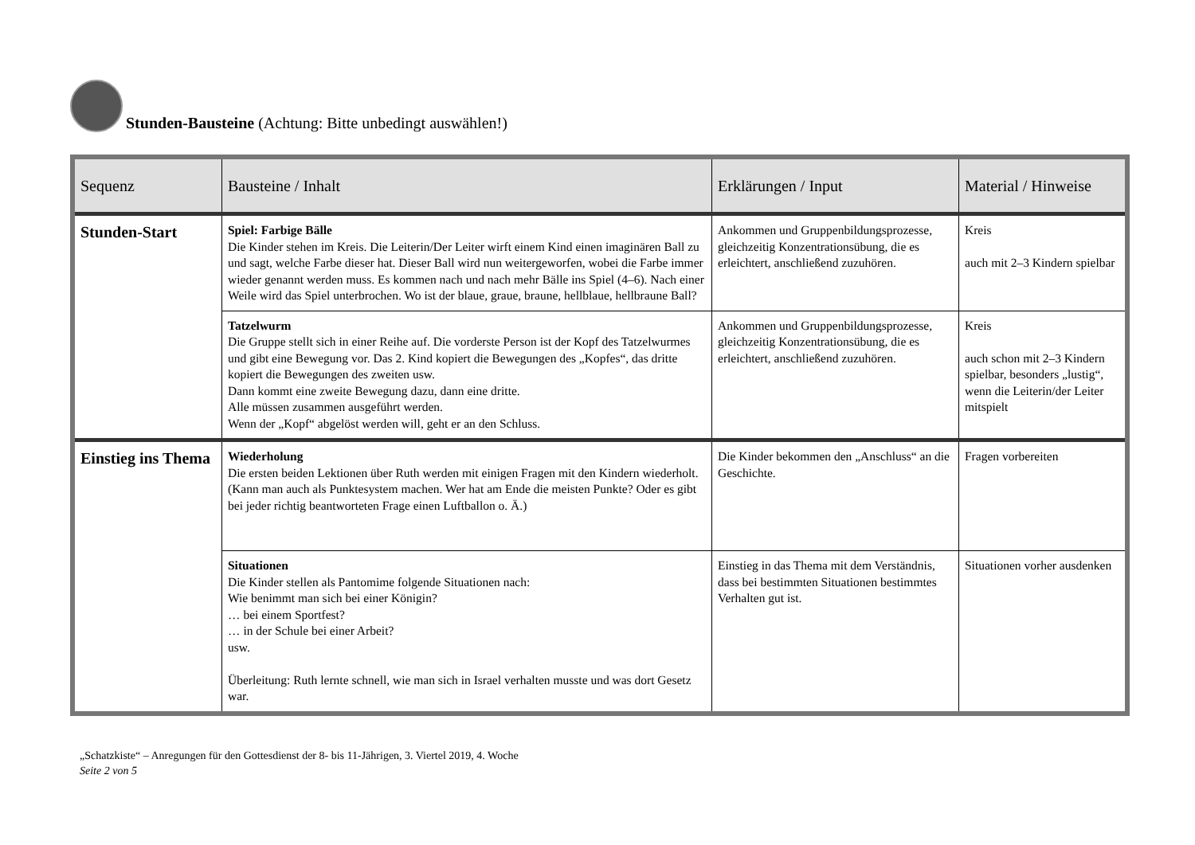Stunden-Bausteine (Achtung: Bitte unbedingt auswählen!)
| Sequenz | Bausteine / Inhalt | Erklärungen / Input | Material / Hinweise |
| --- | --- | --- | --- |
| Stunden-Start | Spiel: Farbige Bälle Die Kinder stehen im Kreis. Die Leiterin/Der Leiter wirft einem Kind einen imaginären Ball zu und sagt, welche Farbe dieser hat. Dieser Ball wird nun weitergeworfen, wobei die Farbe immer wieder genannt werden muss. Es kommen nach und nach mehr Bälle ins Spiel (4–6). Nach einer Weile wird das Spiel unterbrochen. Wo ist der blaue, graue, braune, hellblaue, hellbraune Ball? | Ankommen und Gruppenbildungsprozesse, gleichzeitig Konzentrationsübung, die es erleichtert, anschließend zuzuhören. | Kreis auch mit 2–3 Kindern spielbar |
| | Tatzelwurm Die Gruppe stellt sich in einer Reihe auf. Die vorderste Person ist der Kopf des Tatzelwurmes und gibt eine Bewegung vor. Das 2. Kind kopiert die Bewegungen des „Kopfes“, das dritte kopiert die Bewegungen des zweiten usw. Dann kommt eine zweite Bewegung dazu, dann eine dritte. Alle müssen zusammen ausgeführt werden. Wenn der „Kopf“ abgelöst werden will, geht er an den Schluss. | Ankommen und Gruppenbildungsprozesse, gleichzeitig Konzentrationsübung, die es erleichtert, anschließend zuzuhören. | Kreis auch schon mit 2–3 Kindern spielbar, besonders „lustig“, wenn die Leiterin/der Leiter mitspielt |
| Einstieg ins Thema | Wiederholung Die ersten beiden Lektionen über Ruth werden mit einigen Fragen mit den Kindern wiederholt. (Kann man auch als Punktesystem machen. Wer hat am Ende die meisten Punkte? Oder es gibt bei jeder richtig beantworteten Frage einen Luftballon o. Ä.) | Die Kinder bekommen den „Anschluss“ an die Geschichte. | Fragen vorbereiten |
| | Situationen Die Kinder stellen als Pantomime folgende Situationen nach: Wie benimmt man sich bei einer Königin? … bei einem Sportfest? … in der Schule bei einer Arbeit? usw. Überleitung: Ruth lernte schnell, wie man sich in Israel verhalten musste und was dort Gesetz war. | Einstieg in das Thema mit dem Verständnis, dass bei bestimmten Situationen bestimmtes Verhalten gut ist. | Situationen vorher ausdenken |
„Schatzkiste“ – Anregungen für den Gottesdienst der 8- bis 11-Jährigen, 3. Viertel 2019, 4. Woche
Seite 2 von 5